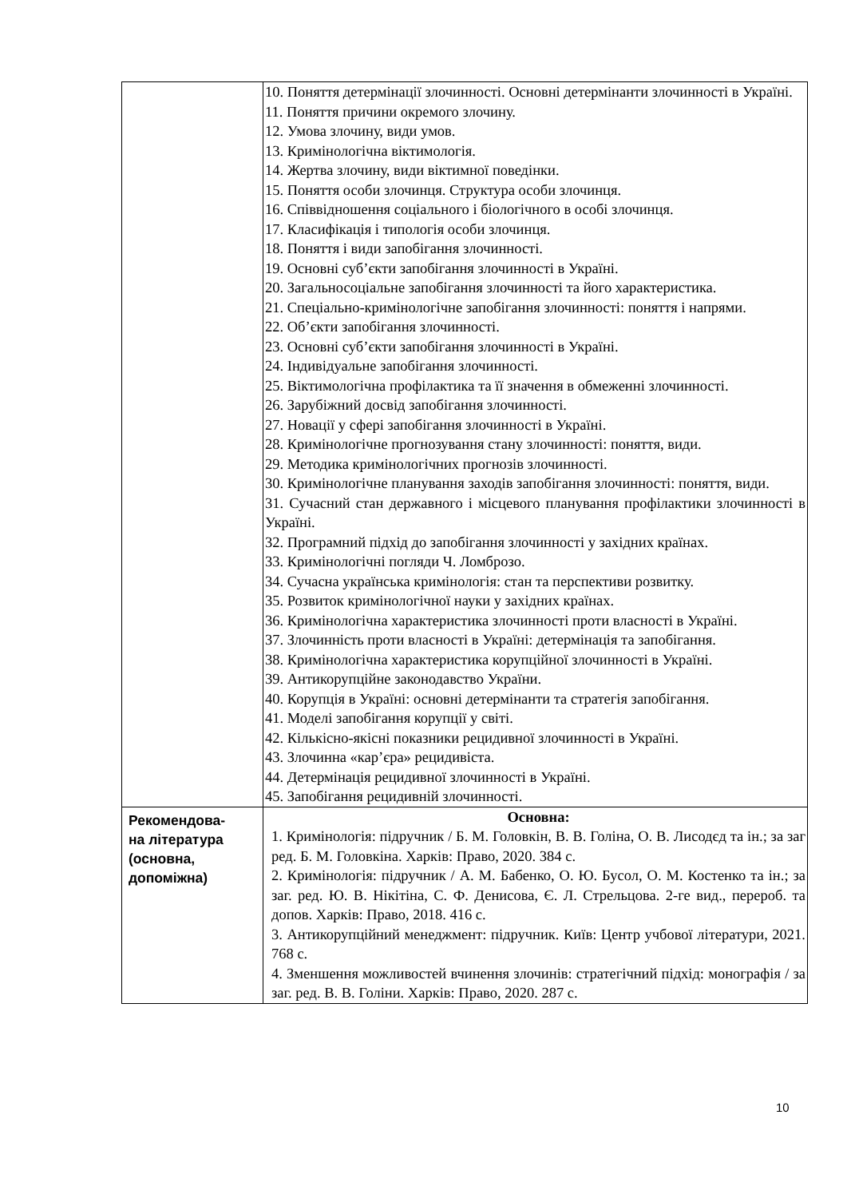| | 10. Поняття детермінації злочинності. Основні детермінанти злочинності в Україні. 11. Поняття причини окремого злочину. 12. Умова злочину, види умов. 13. Кримінологічна віктимологія. 14. Жертва злочину, види віктимної поведінки. 15. Поняття особи злочинця. Структура особи злочинця. 16. Співвідношення соціального і біологічного в особі злочинця. 17. Класифікація і типологія особи злочинця. 18. Поняття і види запобігання злочинності. 19. Основні суб’єкти запобігання злочинності в Україні. 20. Загальносоціальне запобігання злочинності та його характеристика. 21. Спеціально-кримінологічне запобігання злочинності: поняття і напрями. 22. Об’єкти запобігання злочинності. 23. Основні суб’єкти запобігання злочинності в Україні. 24. Індивідуальне запобігання злочинності. 25. Віктимологічна профілактика та її значення в обмеженні злочинності. 26. Зарубіжний досвід запобігання злочинності. 27. Новації у сфері запобігання злочинності в Україні. 28. Кримінологічне прогнозування стану злочинності: поняття, види. 29. Методика кримінологічних прогнозів злочинності. 30. Кримінологічне планування заходів запобігання злочинності: поняття, види. 31. Сучасний стан державного і місцевого планування профілактики злочинності в Україні. 32. Програмний підхід до запобігання злочинності у західних країнах. 33. Кримінологічні погляди Ч. Ломброзо. 34. Сучасна українська кримінологія: стан та перспективи розвитку. 35. Розвиток кримінологічної науки у західних країнах. 36. Кримінологічна характеристика злочинності проти власності в Україні. 37. Злочинність проти власності в Україні: детермінація та запобігання. 38. Кримінологічна характеристика корупційної злочинності в Україні. 39. Антикорупційне законодавство України. 40. Корупція в Україні: основні детермінанти та стратегія запобігання. 41. Моделі запобігання корупції у світі. 42. Кількісно-якісні показники рецидивної злочинності в Україні. 43. Злочинна «кар’єра» рецидивіста. 44. Детермінація рецидивної злочинності в Україні. 45. Запобігання рецидивній злочинності. |
| Рекомендова- на література (основна, допоміжна) | Основна: 1. Кримінологія: підручник / Б. М. Головкін, В. В. Голіна, О. В. Лисодєд та ін.; за заг ред. Б. М. Головкіна. Харків: Право, 2020. 384 с. 2. Кримінологія: підручник / А. М. Бабенко, О. Ю. Бусол, О. М. Костенко та ін.; за заг. ред. Ю. В. Нікітіна, С. Ф. Денисова, Є. Л. Стрельцова. 2-ге вид., перероб. та допов. Харків: Право, 2018. 416 с. 3. Антикорупційний менеджмент: підручник. Київ: Центр учбової літератури, 2021. 768 с. 4. Зменшення можливостей вчинення злочинів: стратегічний підхід: монографія / за заг. ред. В. В. Голіни. Харків: Право, 2020. 287 с. |
10